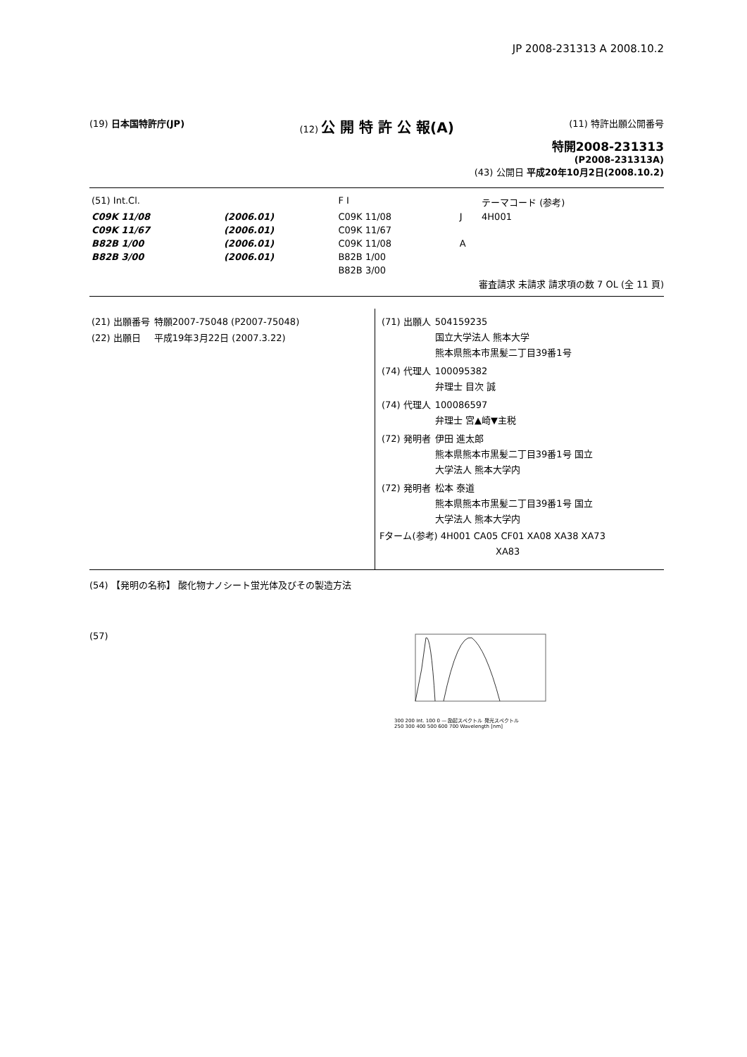JP 2008-231313 A 2008.10.2
(19) 日本国特許庁(JP) (12) 公 開 特 許 公 報(A)
(11) 特許出願公開番号
特開2008-231313
(P2008-231313A)
(43) 公開日 平成20年10月2日(2008.10.2)
| (51) Int.Cl. | | F I | | テーマコード (参考) |
| C09K 11/08 | (2006.01) | C09K 11/08 | J | 4H001 |
| C09K 11/67 | (2006.01) | C09K 11/67 | | |
| B82B 1/00 | (2006.01) | C09K 11/08 | A | |
| B82B 3/00 | (2006.01) | B82B 1/00 | | |
| | | B82B 3/00 | | |
審査請求 未請求 請求項の数 7 OL (全 11 頁)
| (21) 出願番号 | 特願2007-75048 (P2007-75048) |
| (22) 出願日 | 平成19年3月22日 (2007.3.22) |
| (71) 出願人 | 504159235 国立大学法人 熊本大学 熊本県熊本市黒髪二丁目39番1号 |
| (74) 代理人 | 100095382 弁理士 目次 誠 |
| (74) 代理人 | 100086597 弁理士 宮▲崎▼主税 |
| (72) 発明者 | 伊田 進太郎 熊本県熊本市黒髪二丁目39番1号 国立 大学法人 熊本大学内 |
| (72) 発明者 | 松本 泰道 熊本県熊本市黒髪二丁目39番1号 国立 大学法人 熊本大学内 |
Fターム(参考) 4H001 CA05 CF01 XA08 XA38 XA73
XA83
(54) 【発明の名称】 酸化物ナノシート蛍光体及びその製造方法
(57)
300 200 Int. 100 0 — 励起スペクトル 発光スペクトル
250 300 400 500 600 700 Wavelength [nm]